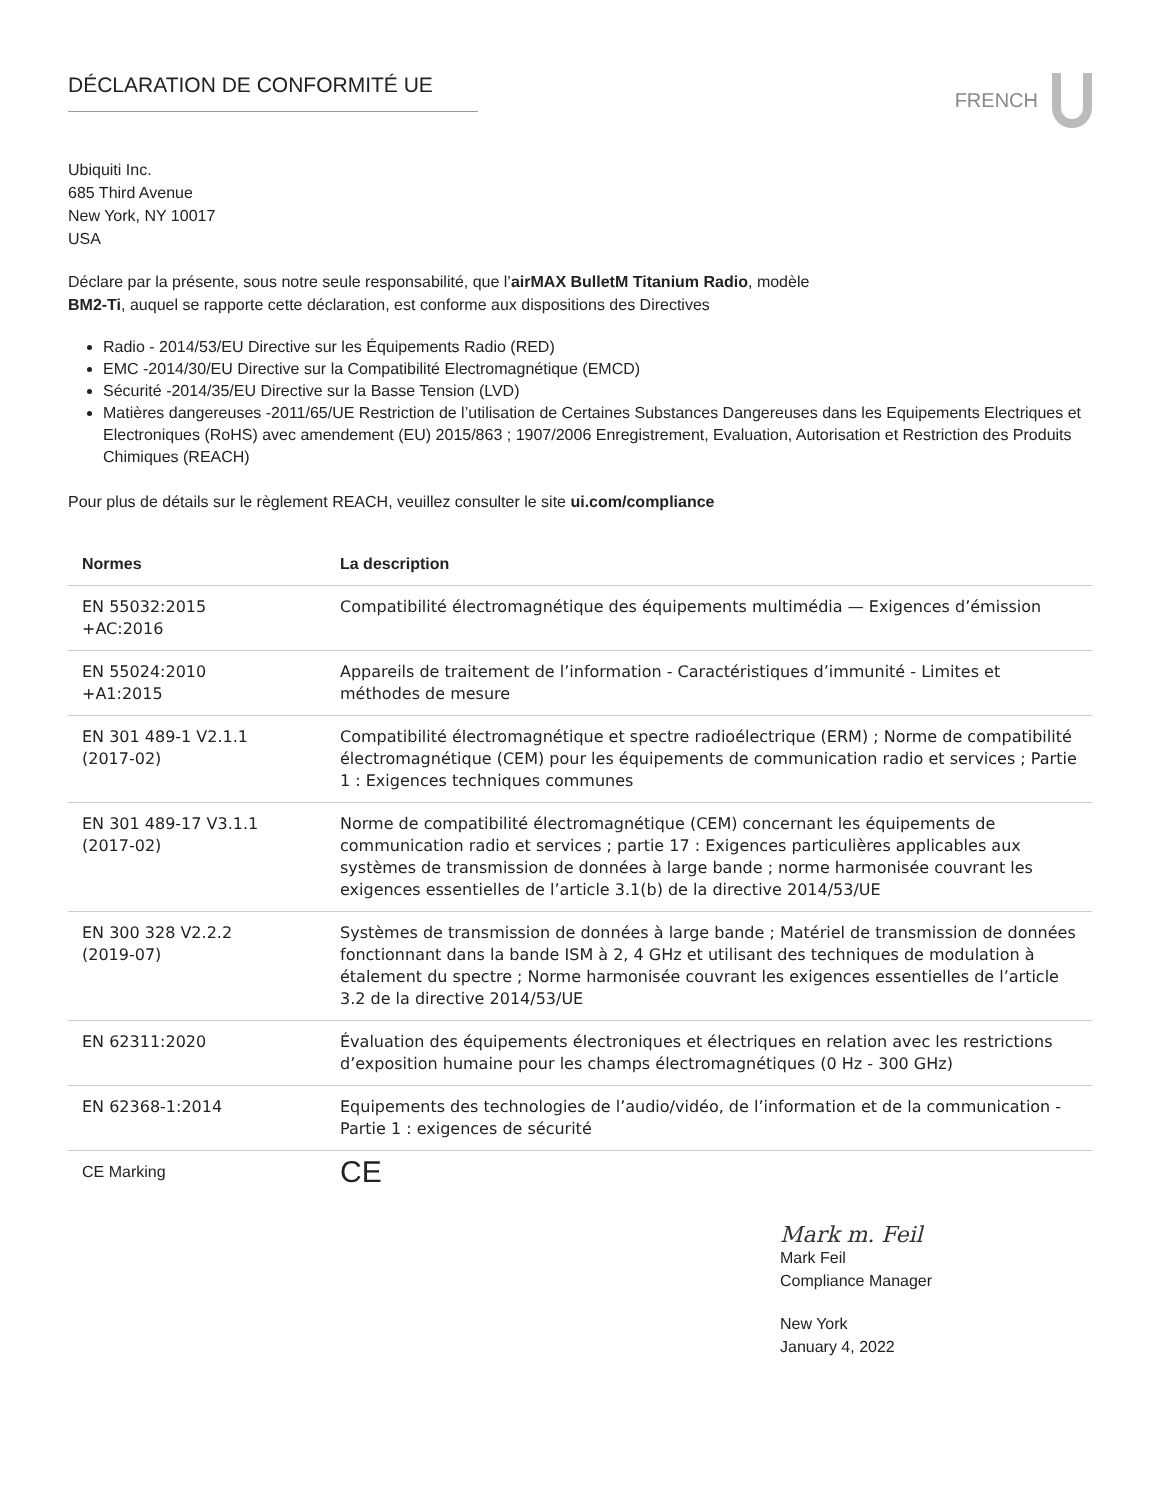DÉCLARATION DE CONFORMITÉ UE FRENCH
Ubiquiti Inc.
685 Third Avenue
New York, NY 10017
USA
Déclare par la présente, sous notre seule responsabilité, que l’airMAX BulletM Titanium Radio, modèle
BM2-Ti, auquel se rapporte cette déclaration, est conforme aux dispositions des Directives
Radio - 2014/53/EU Directive sur les Équipements Radio (RED)
EMC -2014/30/EU Directive sur la Compatibilité Electromagnétique (EMCD)
Sécurité -2014/35/EU Directive sur la Basse Tension (LVD)
Matières dangereuses -2011/65/UE Restriction de l’utilisation de Certaines Substances Dangereuses dans les Equipements Electriques et Electroniques (RoHS) avec amendement (EU) 2015/863 ; 1907/2006 Enregistrement, Evaluation, Autorisation et Restriction des Produits Chimiques (REACH)
Pour plus de détails sur le règlement REACH, veuillez consulter le site ui.com/compliance
| Normes | La description |
| --- | --- |
| EN 55032:2015 +AC:2016 | Compatibilité électromagnétique des équipements multimédia — Exigences d’émission |
| EN 55024:2010 +A1:2015 | Appareils de traitement de l’information - Caractéristiques d’immunité - Limites et méthodes de mesure |
| EN 301 489-1 V2.1.1 (2017-02) | Compatibilité électromagnétique et spectre radioélectrique (ERM) ; Norme de compatibilité électromagnétique (CEM) pour les équipements de communication radio et services ; Partie 1 : Exigences techniques communes |
| EN 301 489-17 V3.1.1 (2017-02) | Norme de compatibilité électromagnétique (CEM) concernant les équipements de communication radio et services ; partie 17 : Exigences particulières applicables aux systèmes de transmission de données à large bande ; norme harmonisée couvrant les exigences essentielles de l’article 3.1(b) de la directive 2014/53/UE |
| EN 300 328 V2.2.2 (2019-07) | Systèmes de transmission de données à large bande ; Matériel de transmission de données fonctionnant dans la bande ISM à 2, 4 GHz et utilisant des techniques de modulation à étalement du spectre ; Norme harmonisée couvrant les exigences essentielles de l’article 3.2 de la directive 2014/53/UE |
| EN 62311:2020 | Évaluation des équipements électroniques et électriques en relation avec les restrictions d’exposition humaine pour les champs électromagnétiques (0 Hz - 300 GHz) |
| EN 62368-1:2014 | Equipements des technologies de l’audio/vidéo, de l’information et de la communication - Partie 1 : exigences de sécurité |
| CE Marking | CE |
Mark m. Feil
Mark Feil
Compliance Manager
New York
January 4, 2022